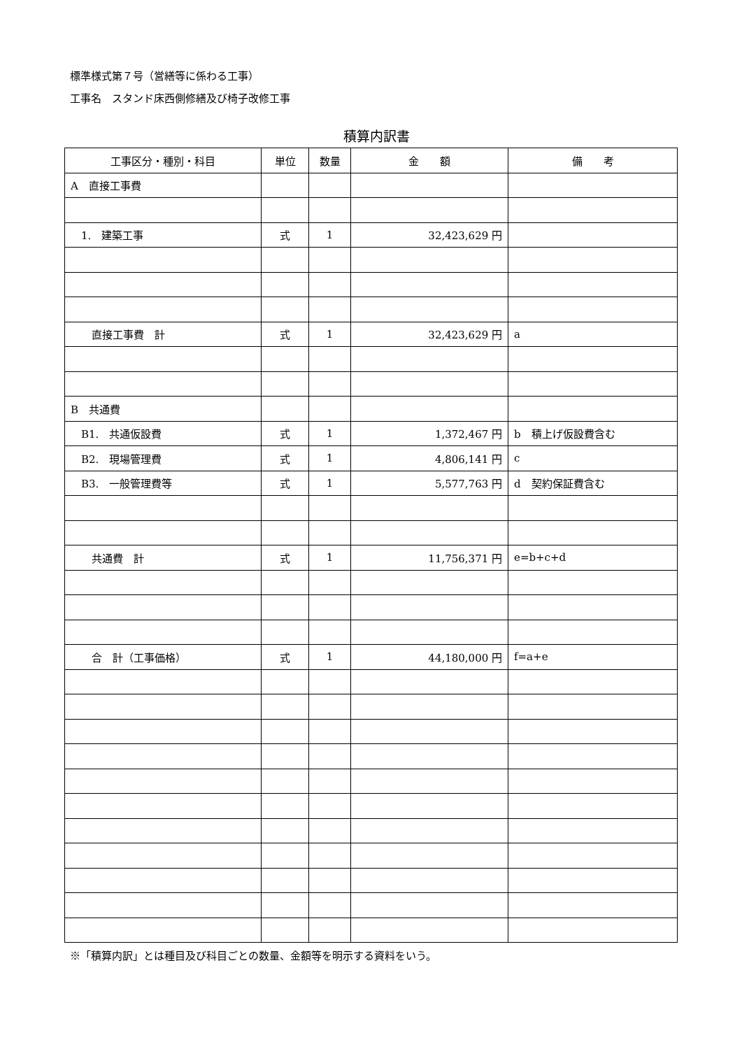標準様式第７号（営繕等に係わる工事）
工事名　スタンド床西側修繕及び椅子改修工事
積算内訳書
| 工事区分・種別・科目 | 単位 | 数量 | 金 額 | 備 考 |
| --- | --- | --- | --- | --- |
| A 直接工事費 | | | | |
| 1. 建築工事 | 式 | 1 | 32,423,629 円 | |
| 直接工事費 計 | 式 | 1 | 32,423,629 円 | a |
| B 共通費 | | | | |
| B1. 共通仮設費 | 式 | 1 | 1,372,467 円 | b 積上げ仮設費含む |
| B2. 現場管理費 | 式 | 1 | 4,806,141 円 | c |
| B3. 一般管理費等 | 式 | 1 | 5,577,763 円 | d 契約保証費含む |
| 共通費 計 | 式 | 1 | 11,756,371 円 | e=b+c+d |
| 合 計（工事価格） | 式 | 1 | 44,180,000 円 | f=a+e |
※「積算内訳」とは種目及び科目ごとの数量、金額等を明示する資料をいう。